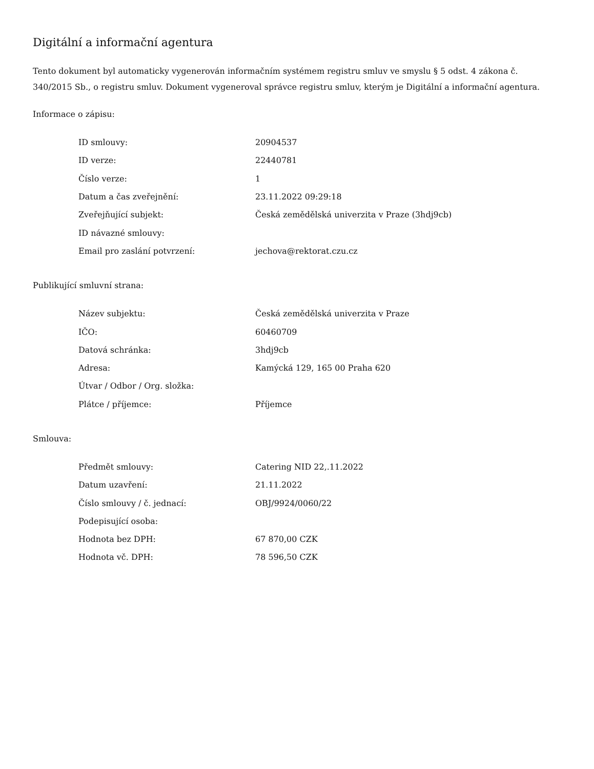Digitální a informační agentura
Tento dokument byl automaticky vygenerován informačním systémem registru smluv ve smyslu § 5 odst. 4 zákona č. 340/2015 Sb., o registru smluv. Dokument vygeneroval správce registru smluv, kterým je Digitální a informační agentura.
Informace o zápisu:
| ID smlouvy: | 20904537 |
| ID verze: | 22440781 |
| Číslo verze: | 1 |
| Datum a čas zveřejnění: | 23.11.2022 09:29:18 |
| Zveřejňující subjekt: | Česká zemědělská univerzita v Praze (3hdj9cb) |
| ID návazné smlouvy: | |
| Email pro zaslání potvrzení: | jechova@rektorat.czu.cz |
Publikující smluvní strana:
| Název subjektu: | Česká zemědělská univerzita v Praze |
| IČO: | 60460709 |
| Datová schránka: | 3hdj9cb |
| Adresa: | Kamýcká 129, 165 00 Praha 620 |
| Útvar / Odbor / Org. složka: | |
| Plátce / příjemce: | Příjemce |
Smlouva:
| Předmět smlouvy: | Catering NID 22,.11.2022 |
| Datum uzavření: | 21.11.2022 |
| Číslo smlouvy / č. jednací: | OBJ/9924/0060/22 |
| Podepisující osoba: | |
| Hodnota bez DPH: | 67 870,00 CZK |
| Hodnota vč. DPH: | 78 596,50 CZK |